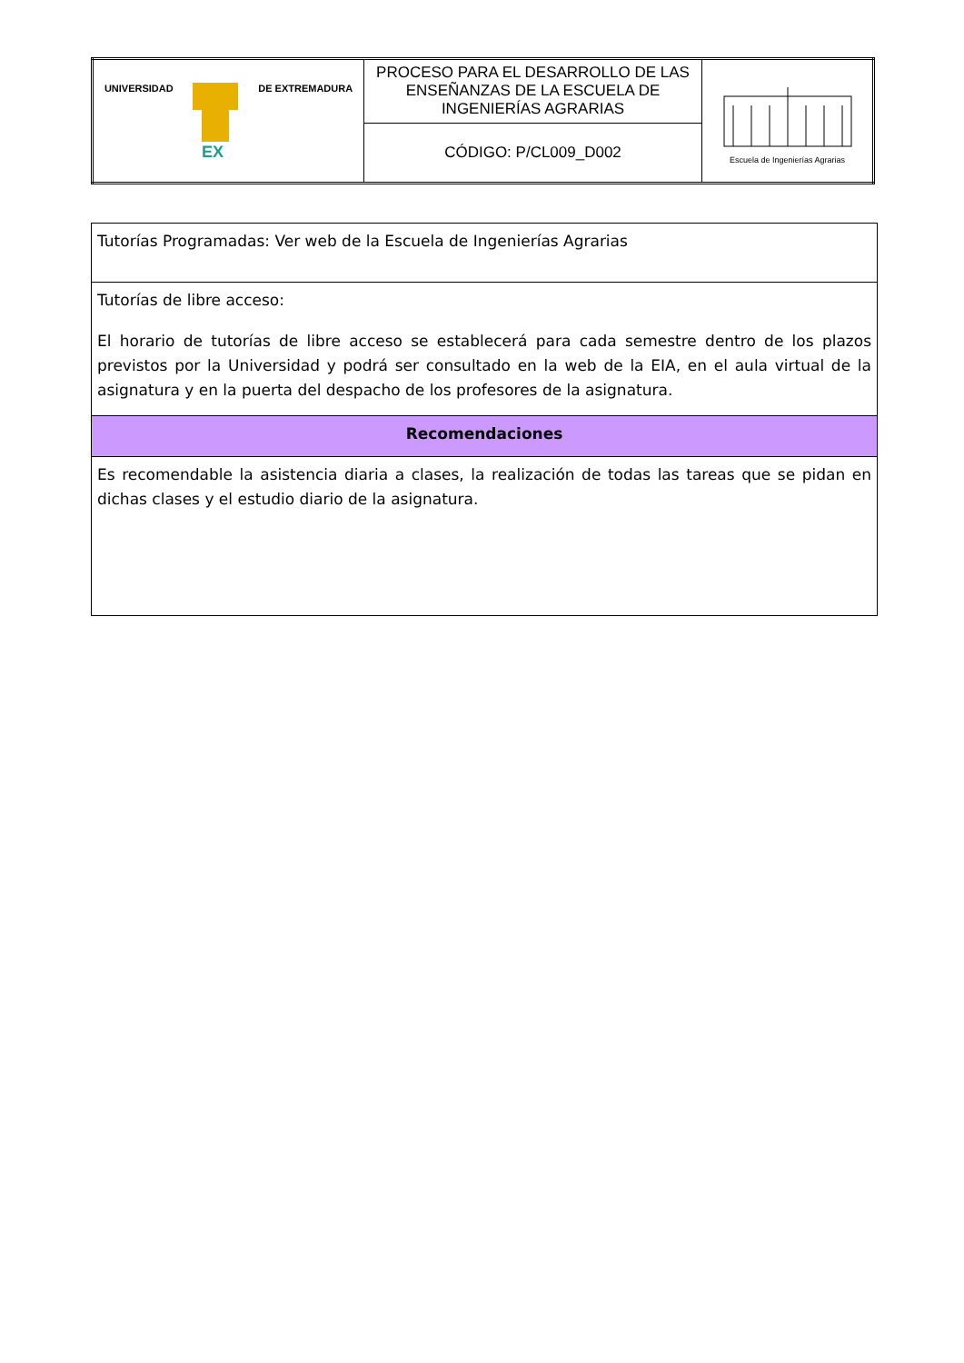| UNIVERSIDAD EX DE EXTREMADURA | PROCESO PARA EL DESARROLLO DE LAS ENSEÑANZAS DE LA ESCUELA DE INGENIERÍAS AGRARIAS | Escuela de Ingenierías Agrarias |
| | CÓDIGO: P/CL009_D002 | |
| Tutorías Programadas: Ver web de la Escuela de Ingenierías Agrarias |
| Tutorías de libre acceso: El horario de tutorías de libre acceso se establecerá para cada semestre dentro de los plazos previstos por la Universidad y podrá ser consultado en la web de la EIA, en el aula virtual de la asignatura y en la puerta del despacho de los profesores de la asignatura. |
| Recomendaciones |
| Es recomendable la asistencia diaria a clases, la realización de todas las tareas que se pidan en dichas clases y el estudio diario de la asignatura. |